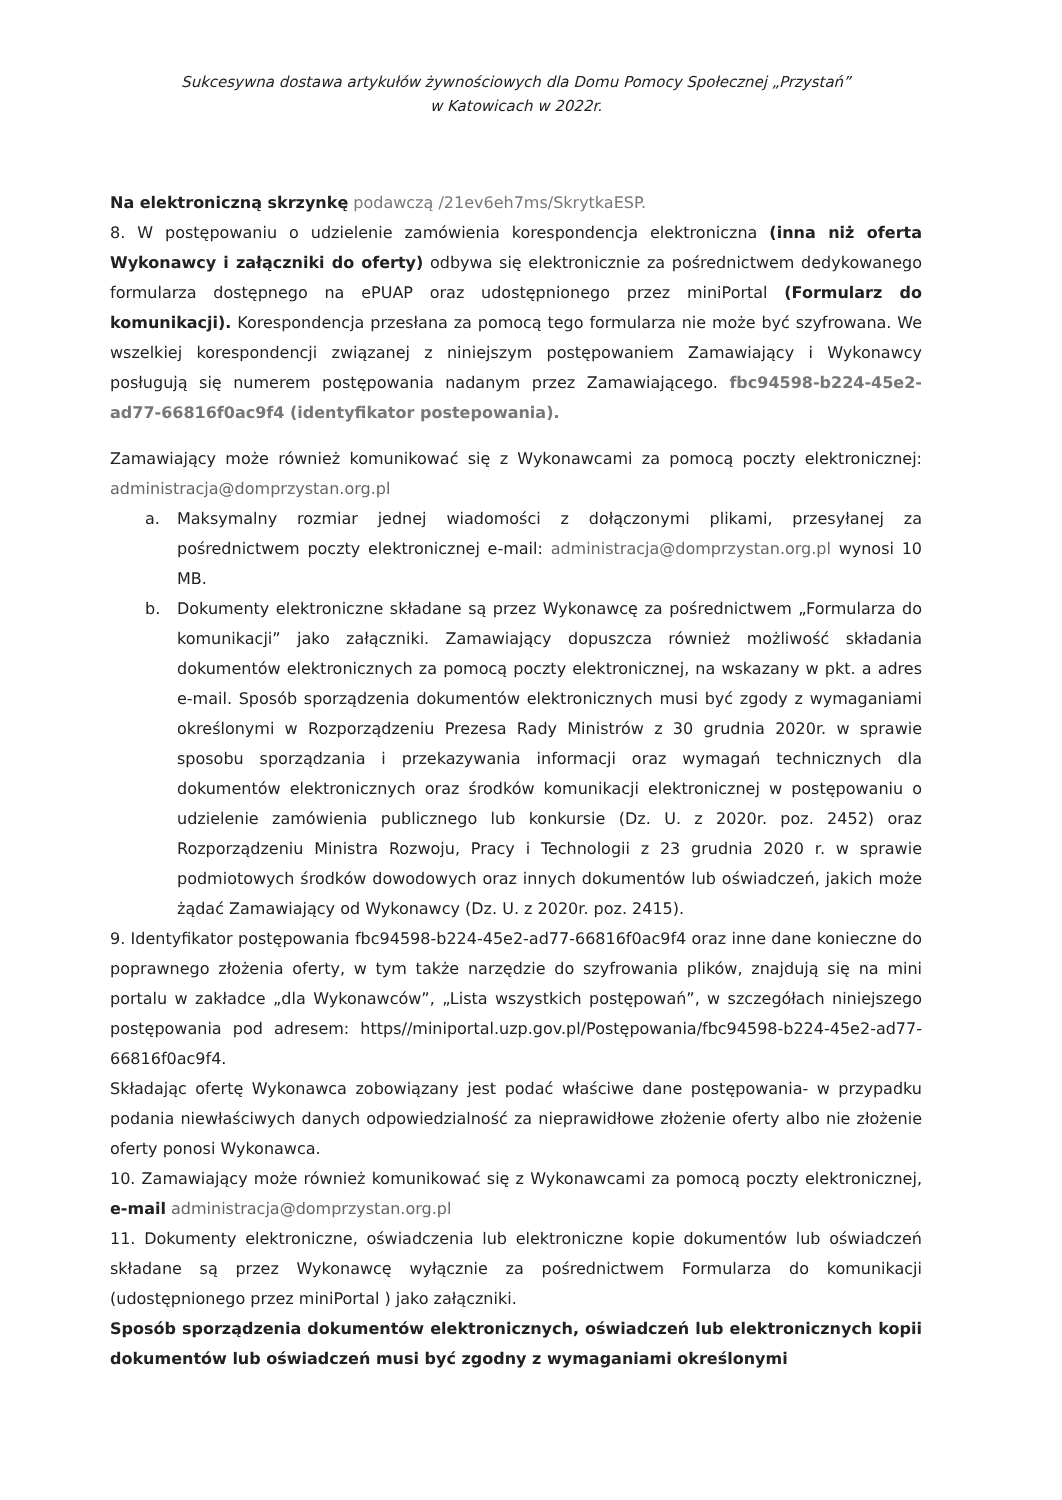Sukcesywna dostawa artykułów żywnościowych dla Domu Pomocy Społecznej „Przystań”
w Katowicach w 2022r.
Na elektroniczną skrzynkę podawczą /21ev6eh7ms/SkrytkaESP.
8. W postępowaniu o udzielenie zamówienia korespondencja elektroniczna (inna niż oferta Wykonawcy i załączniki do oferty) odbywa się elektronicznie za pośrednictwem dedykowanego formularza dostępnego na ePUAP oraz udostępnionego przez miniPortal (Formularz do komunikacji). Korespondencja przesłana za pomocą tego formularza nie może być szyfrowana. We wszelkiej korespondencji związanej z niniejszym postępowaniem Zamawiający i Wykonawcy posługują się numerem postępowania nadanym przez Zamawiającego. fbc94598-b224-45e2-ad77-66816f0ac9f4 (identyfikator postepowania).
Zamawiający może również komunikować się z Wykonawcami za pomocą poczty elektronicznej: administracja@domprzystan.org.pl
a. Maksymalny rozmiar jednej wiadomości z dołączonymi plikami, przesyłanej za pośrednictwem poczty elektronicznej e-mail: administracja@domprzystan.org.pl wynosi 10 MB.
b. Dokumenty elektroniczne składane są przez Wykonawcę za pośrednictwem „Formularza do komunikacji” jako załączniki. Zamawiający dopuszcza również możliwość składania dokumentów elektronicznych za pomocą poczty elektronicznej, na wskazany w pkt. a adres e-mail. Sposób sporządzenia dokumentów elektronicznych musi być zgody z wymaganiami określonymi w Rozporządzeniu Prezesa Rady Ministrów z 30 grudnia 2020r. w sprawie sposobu sporządzania i przekazywania informacji oraz wymagań technicznych dla dokumentów elektronicznych oraz środków komunikacji elektronicznej w postępowaniu o udzielenie zamówienia publicznego lub konkursie (Dz. U. z 2020r. poz. 2452) oraz Rozporządzeniu Ministra Rozwoju, Pracy i Technologii z 23 grudnia 2020 r. w sprawie podmiotowych środków dowodowych oraz innych dokumentów lub oświadczeń, jakich może żądać Zamawiający od Wykonawcy (Dz. U. z 2020r. poz. 2415).
9. Identyfikator postępowania fbc94598-b224-45e2-ad77-66816f0ac9f4 oraz inne dane konieczne do poprawnego złożenia oferty, w tym także narzędzie do szyfrowania plików, znajdują się na mini portalu w zakładce „dla Wykonawców”, „Lista wszystkich postępowań”, w szczegółach niniejszego postępowania pod adresem: https//miniportal.uzp.gov.pl/Postępowania/fbc94598-b224-45e2-ad77-66816f0ac9f4.
Składając ofertę Wykonawca zobowiązany jest podać właściwe dane postępowania- w przypadku podania niewłaściwych danych odpowiedzialność za nieprawidłowe złożenie oferty albo nie złożenie oferty ponosi Wykonawca.
10. Zamawiający może również komunikować się z Wykonawcami za pomocą poczty elektronicznej, e-mail administracja@domprzystan.org.pl
11. Dokumenty elektroniczne, oświadczenia lub elektroniczne kopie dokumentów lub oświadczeń składane są przez Wykonawcę wyłącznie za pośrednictwem Formularza do komunikacji (udostępnionego przez miniPortal ) jako załączniki.
Sposób sporządzenia dokumentów elektronicznych, oświadczeń lub elektronicznych kopii dokumentów lub oświadczeń musi być zgodny z wymaganiami określonymi
​